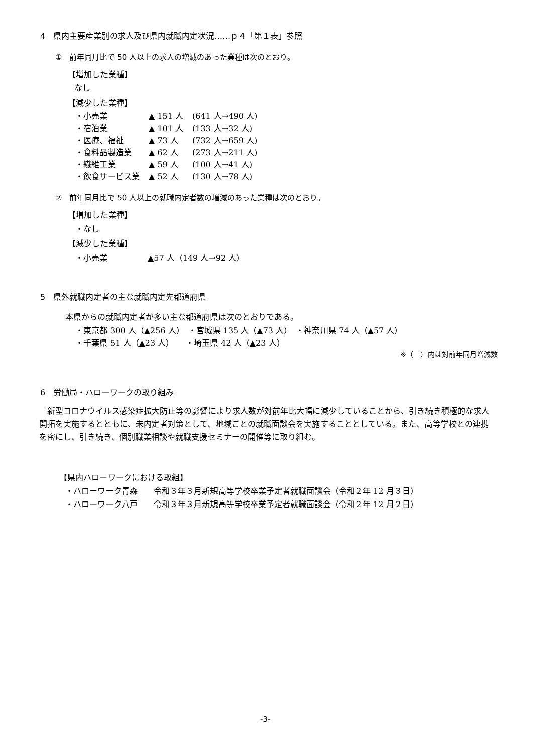4　県内主要産業別の求人及び県内就職内定状況‥‥‥ｐ４「第１表」参照
①　前年同月比で 50 人以上の求人の増減のあった業種は次のとおり。
【増加した業種】
なし
【減少した業種】
| ・小売業 | ▲ 151 人 | (641 人→490 人) |
| ・宿泊業 | ▲ 101 人 | (133 人→32 人) |
| ・医療、福祉 | ▲ 73 人 | (732 人→659 人) |
| ・食料品製造業 | ▲ 62 人 | (273 人→211 人) |
| ・繊維工業 | ▲ 59 人 | (100 人→41 人) |
| ・飲食サービス業 | ▲ 52 人 | (130 人→78 人) |
②　前年同月比で 50 人以上の就職内定者数の増減のあった業種は次のとおり。
【増加した業種】
・なし
【減少した業種】
・小売業　　　　　▲57 人（149 人→92 人）
5　県外就職内定者の主な就職内定先都道府県
本県からの就職内定者が多い主な都道府県は次のとおりである。
・東京都 300 人（▲256 人）　・宮城県 135 人（▲73 人）　・神奈川県 74 人（▲57 人）
・千葉県 51 人（▲23 人）　　・埼玉県 42 人（▲23 人）
※（　）内は対前年同月増減数
6　労働局・ハローワークの取り組み
　新型コロナウイルス感染症拡大防止等の影響により求人数が対前年比大幅に減少していることから、引き続き積極的な求人開拓を実施するとともに、未内定者対策として、地域ごとの就職面談会を実施することとしている。また、高等学校との連携を密にし、引き続き、個別職業相談や就職支援セミナーの開催等に取り組む。
【県内ハローワークにおける取組】
・ハローワーク青森　　令和３年３月新規高等学校卒業予定者就職面談会（令和２年 12 月３日）
・ハローワーク八戸　　令和３年３月新規高等学校卒業予定者就職面談会（令和２年 12 月２日）
-3-